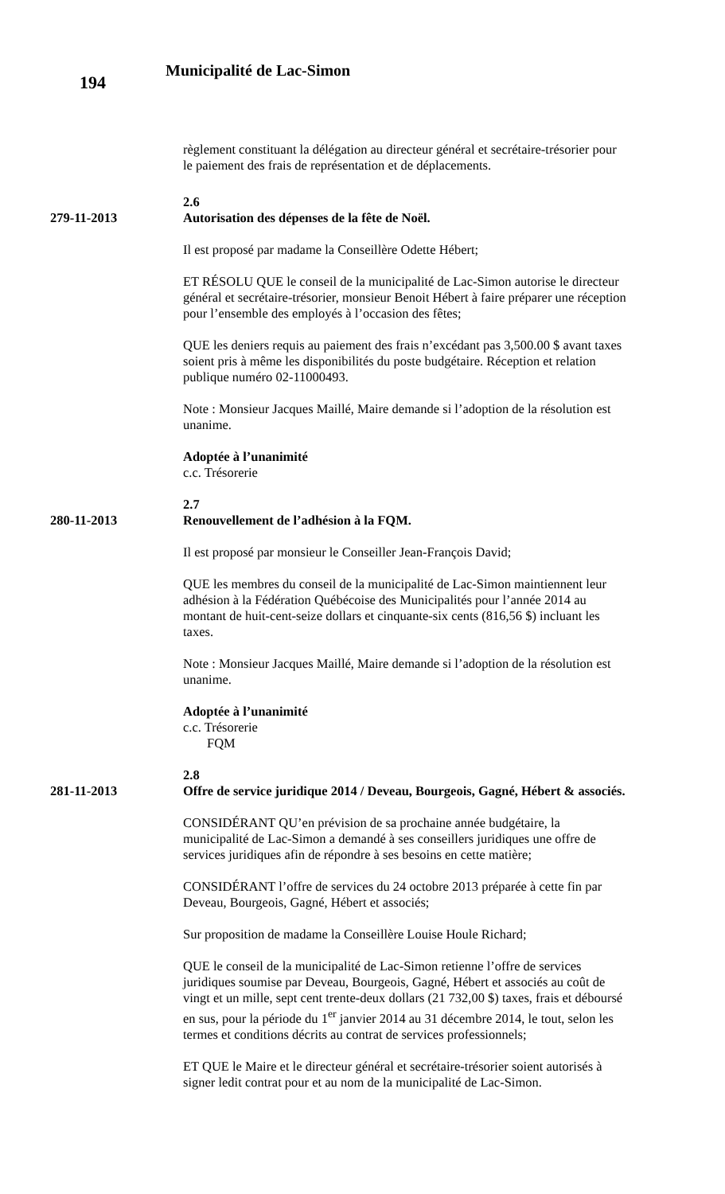194
Municipalité de Lac-Simon
règlement constituant la délégation au directeur général et secrétaire-trésorier pour le paiement des frais de représentation et de déplacements.
279-11-2013 2.6
Autorisation des dépenses de la fête de Noël.
Il est proposé par madame la Conseillère Odette Hébert;
ET RÉSOLU QUE le conseil de la municipalité de Lac-Simon autorise le directeur général et secrétaire-trésorier, monsieur Benoit Hébert à faire préparer une réception pour l’ensemble des employés à l’occasion des fêtes;
QUE les deniers requis au paiement des frais n’excédant pas 3,500.00 $ avant taxes soient pris à même les disponibilités du poste budgétaire. Réception et relation publique numéro 02-11000493.
Note : Monsieur Jacques Maillé, Maire demande si l’adoption de la résolution est unanime.
Adoptée à l’unanimité
c.c. Trésorerie
280-11-2013 2.7
Renouvellement de l’adhésion à la FQM.
Il est proposé par monsieur le Conseiller Jean-François David;
QUE les membres du conseil de la municipalité de Lac-Simon maintiennent leur adhésion à la Fédération Québécoise des Municipalités pour l’année 2014 au montant de huit-cent-seize dollars et cinquante-six cents (816,56 $) incluant les taxes.
Note : Monsieur Jacques Maillé, Maire demande si l’adoption de la résolution est unanime.
Adoptée à l’unanimité
c.c. Trésorerie
FQM
281-11-2013 2.8
Offre de service juridique 2014 / Deveau, Bourgeois, Gagné, Hébert & associés.
CONSIDÉRANT QU’en prévision de sa prochaine année budgétaire, la municipalité de Lac-Simon a demandé à ses conseillers juridiques une offre de services juridiques afin de répondre à ses besoins en cette matière;
CONSIDÉRANT l’offre de services du 24 octobre 2013 préparée à cette fin par Deveau, Bourgeois, Gagné, Hébert et associés;
Sur proposition de madame la Conseillère Louise Houle Richard;
QUE le conseil de la municipalité de Lac-Simon retienne l’offre de services juridiques soumise par Deveau, Bourgeois, Gagné, Hébert et associés au coût de vingt et un mille, sept cent trente-deux dollars (21 732,00 $) taxes, frais et déboursé en sus, pour la période du 1<sup>er</sup> janvier 2014 au 31 décembre 2014, le tout, selon les termes et conditions décrits au contrat de services professionnels;
ET QUE le Maire et le directeur général et secrétaire-trésorier soient autorisés à signer ledit contrat pour et au nom de la municipalité de Lac-Simon.